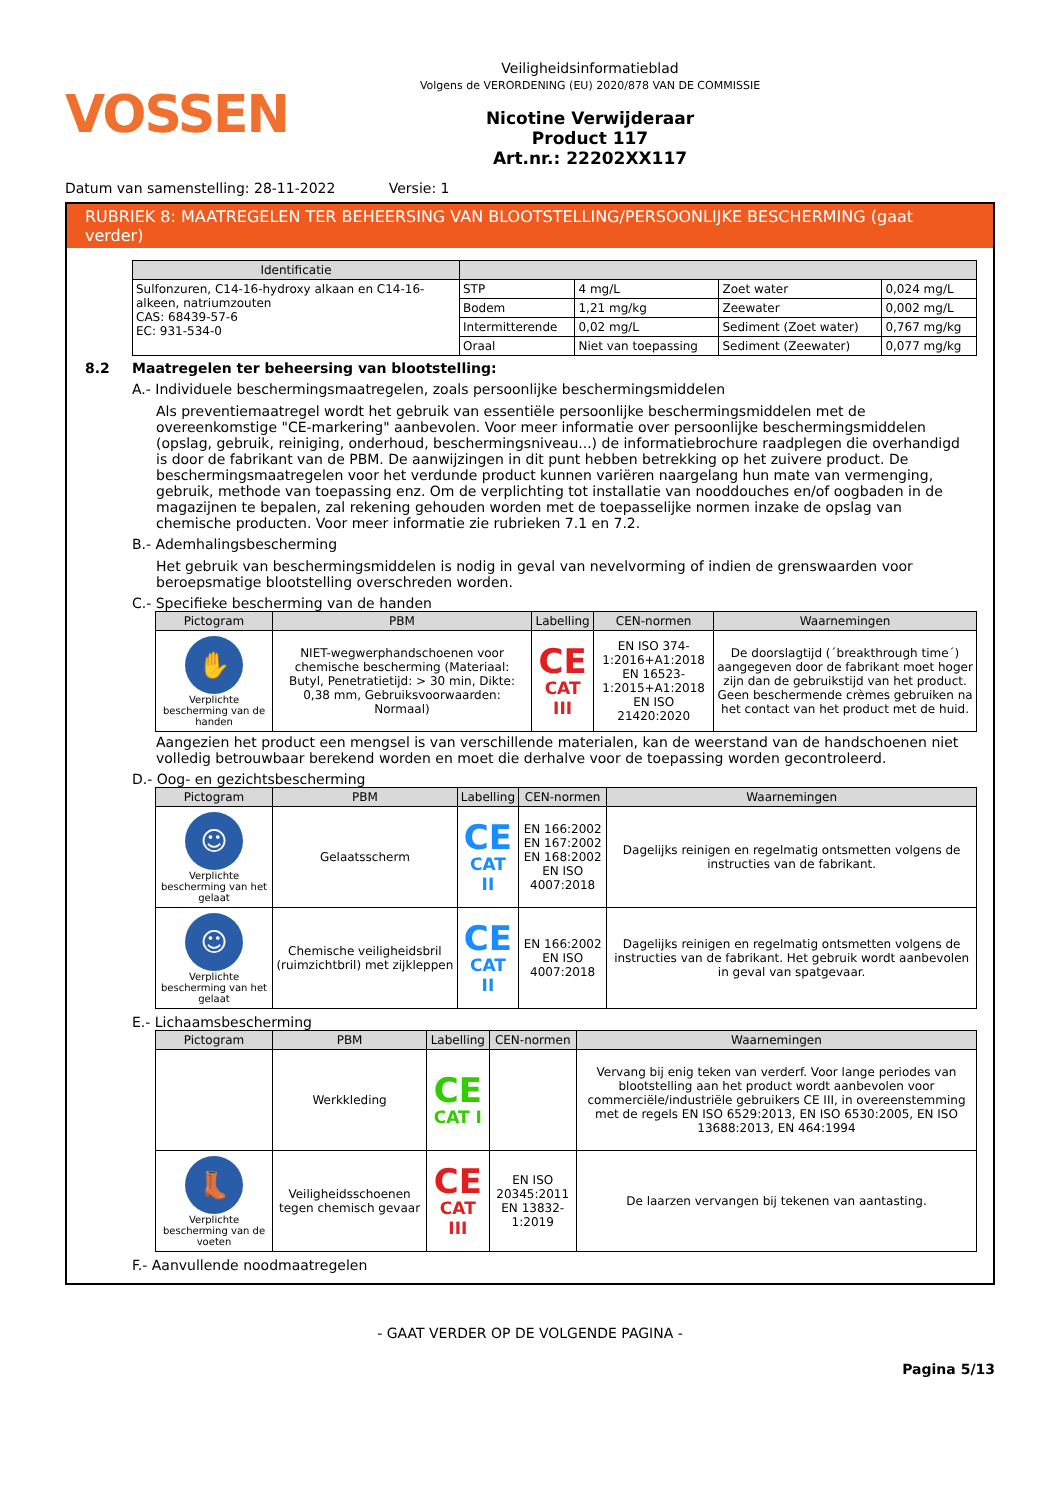VOSSEN
Veiligheidsinformatieblad
Volgens de VERORDENING (EU) 2020/878 VAN DE COMMISSIE
Nicotine Verwijderaar
Product 117
Art.nr.: 22202XX117
Datum van samenstelling: 28-11-2022 Versie: 1
RUBRIEK 8: MAATREGELEN TER BEHEERSING VAN BLOOTSTELLING/PERSOONLIJKE BESCHERMING (gaat verder)
| Identificatie | | | | |
| --- | --- | --- | --- | --- |
| Sulfonzuren, C14-16-hydroxy alkaan en C14-16-alkeen, natriumzouten CAS: 68439-57-6 EC: 931-534-0 | STP | 4 mg/L | Zoet water | 0,024 mg/L |
| | Bodem | 1,21 mg/kg | Zeewater | 0,002 mg/L |
| | Intermitterende | 0,02 mg/L | Sediment (Zoet water) | 0,767 mg/kg |
| | Oraal | Niet van toepassing | Sediment (Zeewater) | 0,077 mg/kg |
8.2 Maatregelen ter beheersing van blootstelling:
A.- Individuele beschermingsmaatregelen, zoals persoonlijke beschermingsmiddelen
Als preventiemaatregel wordt het gebruik van essentiële persoonlijke beschermingsmiddelen met de overeenkomstige "CE-markering" aanbevolen. Voor meer informatie over persoonlijke beschermingsmiddelen (opslag, gebruik, reiniging, onderhoud, beschermingsniveau...) de informatiebrochure raadplegen die overhandigd is door de fabrikant van de PBM. De aanwijzingen in dit punt hebben betrekking op het zuivere product. De beschermingsmaatregelen voor het verdunde product kunnen variëren naargelang hun mate van vermenging, gebruik, methode van toepassing enz. Om de verplichting tot installatie van nooddouches en/of oogbaden in de magazijnen te bepalen, zal rekening gehouden worden met de toepasselijke normen inzake de opslag van chemische producten. Voor meer informatie zie rubrieken 7.1 en 7.2.
B.- Ademhalingsbescherming
Het gebruik van beschermingsmiddelen is nodig in geval van nevelvorming of indien de grenswaarden voor beroepsmatige blootstelling overschreden worden.
C.- Specifieke bescherming van de handen
| Pictogram | PBM | Labelling | CEN-normen | Waarnemingen |
| --- | --- | --- | --- | --- |
| ✋ Verplichte bescherming van de handen | NIET-wegwerphandschoenen voor chemische bescherming (Materiaal: Butyl, Penetratietijd: > 30 min, Dikte: 0,38 mm, Gebruiksvoorwaarden: Normaal) | CE CAT III | EN ISO 374-1:2016+A1:2018 EN 16523-1:2015+A1:2018 EN ISO 21420:2020 | De doorslagtijd (´breakthrough time´) aangegeven door de fabrikant moet hoger zijn dan de gebruikstijd van het product. Geen beschermende crèmes gebruiken na het contact van het product met de huid. |
Aangezien het product een mengsel is van verschillende materialen, kan de weerstand van de handschoenen niet volledig betrouwbaar berekend worden en moet die derhalve voor de toepassing worden gecontroleerd.
D.- Oog- en gezichtsbescherming
| Pictogram | PBM | Labelling | CEN-normen | Waarnemingen |
| --- | --- | --- | --- | --- |
| ☺ Verplichte bescherming van het gelaat | Gelaatsscherm | CE CAT II | EN 166:2002 EN 167:2002 EN 168:2002 EN ISO 4007:2018 | Dagelijks reinigen en regelmatig ontsmetten volgens de instructies van de fabrikant. |
| ☺ Verplichte bescherming van het gelaat | Chemische veiligheidsbril (ruimzichtbril) met zijkleppen | CE CAT II | EN 166:2002 EN ISO 4007:2018 | Dagelijks reinigen en regelmatig ontsmetten volgens de instructies van de fabrikant. Het gebruik wordt aanbevolen in geval van spatgevaar. |
E.- Lichaamsbescherming
| Pictogram | PBM | Labelling | CEN-normen | Waarnemingen |
| --- | --- | --- | --- | --- |
| | Werkkleding | CE CAT I | | Vervang bij enig teken van verderf. Voor lange periodes van blootstelling aan het product wordt aanbevolen voor commerciële/industriële gebruikers CE III, in overeenstemming met de regels EN ISO 6529:2013, EN ISO 6530:2005, EN ISO 13688:2013, EN 464:1994 |
| 👢 Verplichte bescherming van de voeten | Veiligheidsschoenen tegen chemisch gevaar | CE CAT III | EN ISO 20345:2011 EN 13832-1:2019 | De laarzen vervangen bij tekenen van aantasting. |
F.- Aanvullende noodmaatregelen
- GAAT VERDER OP DE VOLGENDE PAGINA -
Pagina 5/13